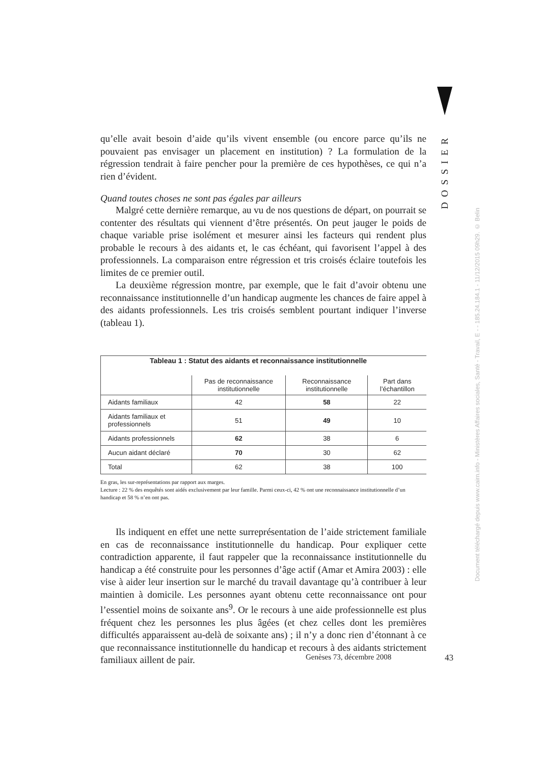DOSSIER
Document téléchargé depuis www.cairn.info - Ministères Affaires sociales, Santé - Travail, E - - 185.24.184.1 - 11/12/2015 09h29. © Belin
qu’elle avait besoin d’aide qu’ils vivent ensemble (ou encore parce qu’ils ne pouvaient pas envisager un placement en institution) ? La formulation de la régression tendrait à faire pencher pour la première de ces hypothèses, ce qui n’a rien d’évident.
Quand toutes choses ne sont pas égales par ailleurs
Malgré cette dernière remarque, au vu de nos questions de départ, on pourrait se contenter des résultats qui viennent d’être présentés. On peut jauger le poids de chaque variable prise isolément et mesurer ainsi les facteurs qui rendent plus probable le recours à des aidants et, le cas échéant, qui favorisent l’appel à des professionnels. La comparaison entre régression et tris croisés éclaire toutefois les limites de ce premier outil.
La deuxième régression montre, par exemple, que le fait d’avoir obtenu une reconnaissance institutionnelle d’un handicap augmente les chances de faire appel à des aidants professionnels. Les tris croisés semblent pourtant indiquer l’inverse (tableau 1).
Tableau 1 : Statut des aidants et reconnaissance institutionnelle
| | Pas de reconnaissance institutionnelle | Reconnaissance institutionnelle | Part dans l’échantillon |
| --- | --- | --- | --- |
| Aidants familiaux | 42 | 58 | 22 |
| Aidants familiaux et professionnels | 51 | 49 | 10 |
| Aidants professionnels | 62 | 38 | 6 |
| Aucun aidant déclaré | 70 | 30 | 62 |
| Total | 62 | 38 | 100 |
En gras, les sur-représentations par rapport aux marges.
Lecture : 22 % des enquêtés sont aidés exclusivement par leur famille. Parmi ceux-ci, 42 % ont une reconnaissance institutionnelle d’un handicap et 58 % n’en ont pas.
Ils indiquent en effet une nette surreprésentation de l’aide strictement familiale en cas de reconnaissance institutionnelle du handicap. Pour expliquer cette contradiction apparente, il faut rappeler que la reconnaissance institutionnelle du handicap a été construite pour les personnes d’âge actif (Amar et Amira 2003) : elle vise à aider leur insertion sur le marché du travail davantage qu’à contribuer à leur maintien à domicile. Les personnes ayant obtenu cette reconnaissance ont pour l’essentiel moins de soixante ans<sup>9</sup>. Or le recours à une aide professionnelle est plus fréquent chez les personnes les plus âgées (et chez celles dont les premières difficultés apparaissent au-delà de soixante ans) ; il n’y a donc rien d’étonnant à ce que reconnaissance institutionnelle du handicap et recours à des aidants strictement familiaux aillent de pair.
Genèses 73, décembre 2008 43